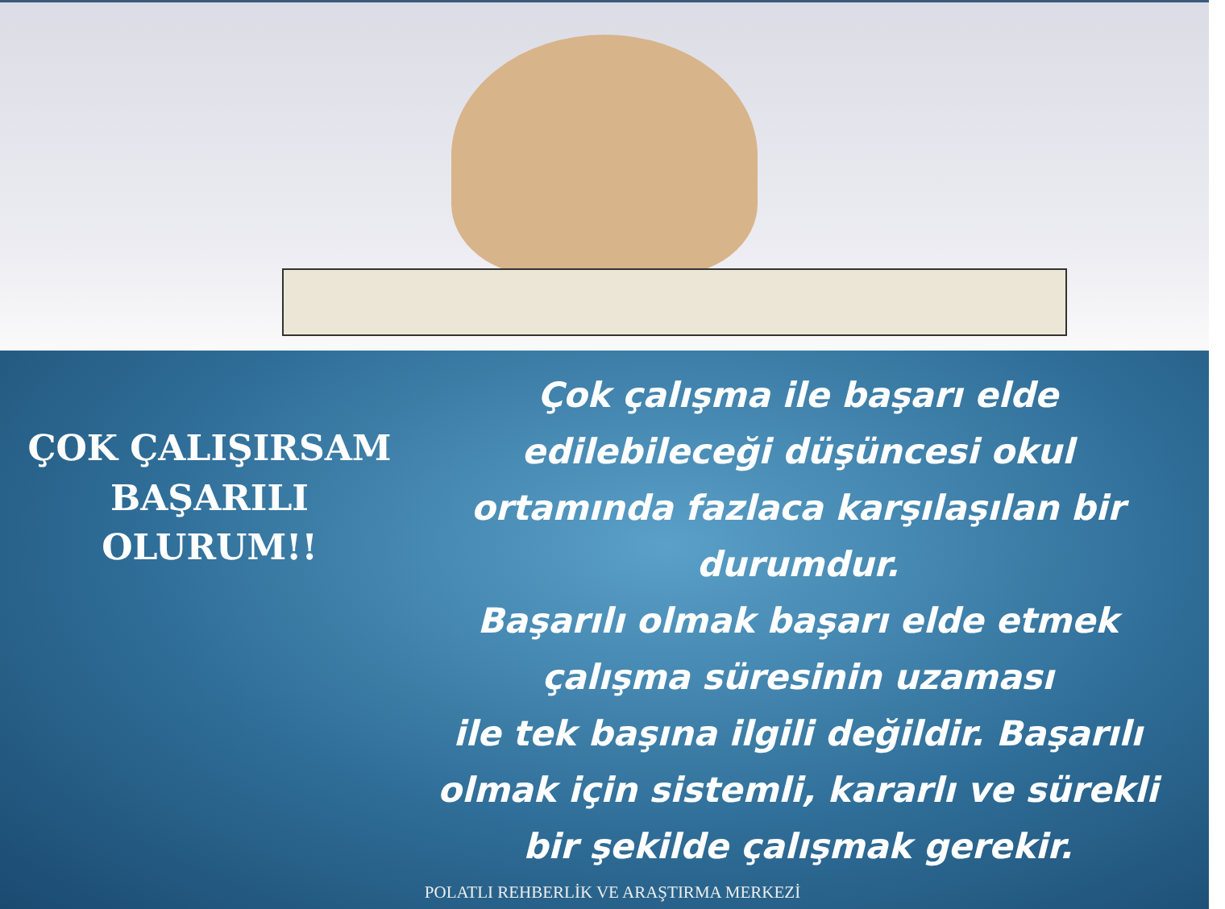ÇOK ÇALIŞIRSAM
BAŞARILI
OLURUM!!
Çok çalışma ile başarı elde edilebileceği düşüncesi okul ortamında fazlaca karşılaşılan bir durumdur.
Başarılı olmak başarı elde etmek çalışma süresinin uzaması
ile tek başına ilgili değildir. Başarılı olmak için sistemli, kararlı ve sürekli bir şekilde çalışmak gerekir.
POLATLI REHBERLİK VE ARAŞTIRMA MERKEZİ